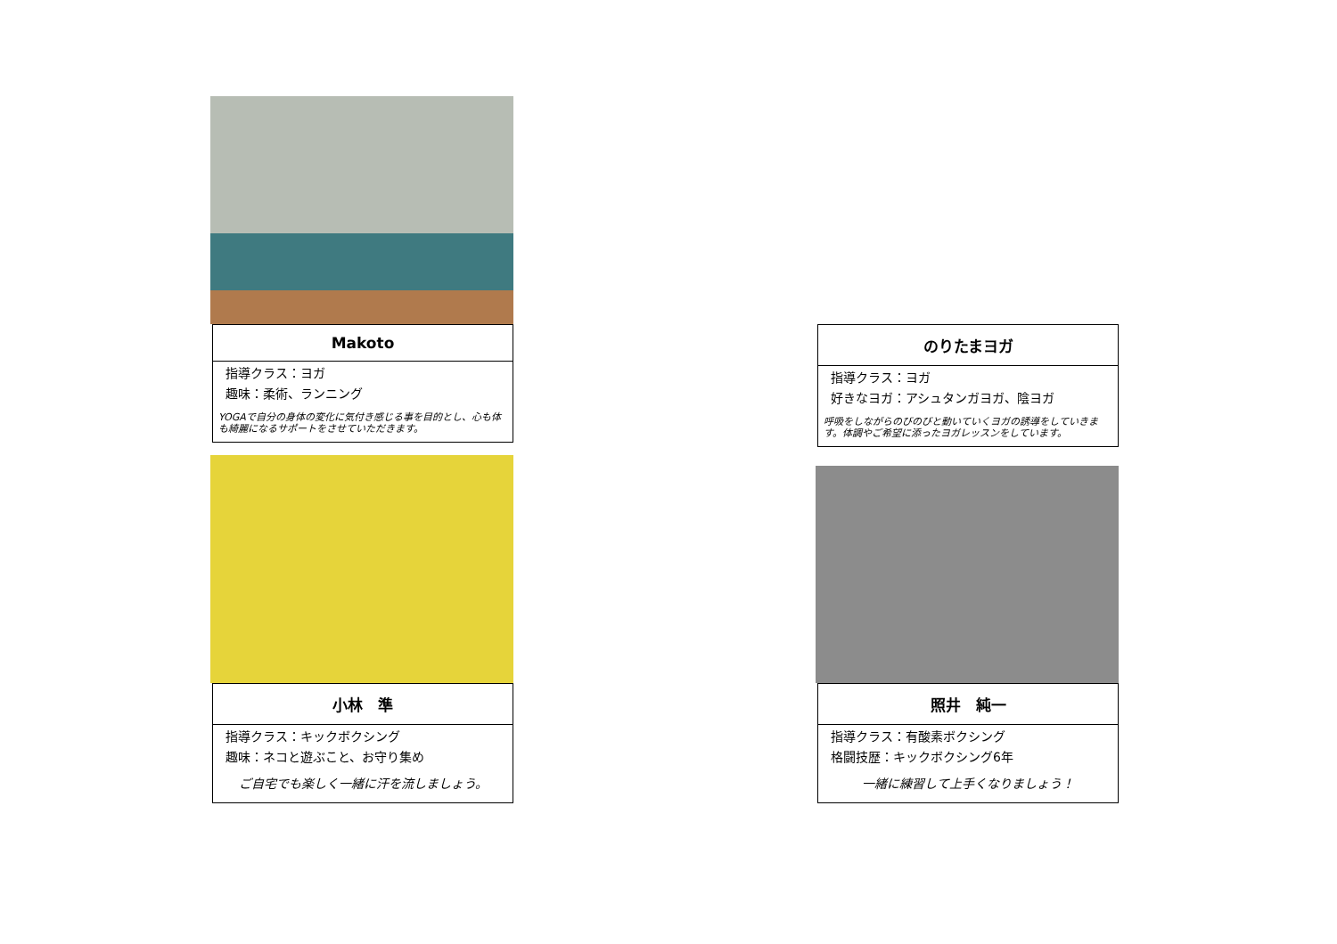Makoto
指導クラス：ヨガ
趣味：柔術、ランニング
YOGAで自分の身体の変化に気付き感じる事を目的とし、心も体も綺麗になるサポートをさせていただきます。
のりたまヨガ
指導クラス：ヨガ
好きなヨガ：アシュタンガヨガ、陰ヨガ
呼吸をしながらのびのびと動いていくヨガの誘導をしていきます。体調やご希望に添ったヨガレッスンをしています。
小林　準
指導クラス：キックボクシング
趣味：ネコと遊ぶこと、お守り集め
ご自宅でも楽しく一緒に汗を流しましょう。
照井　純一
指導クラス：有酸素ボクシング
格闘技歴：キックボクシング6年
一緒に練習して上手くなりましょう！